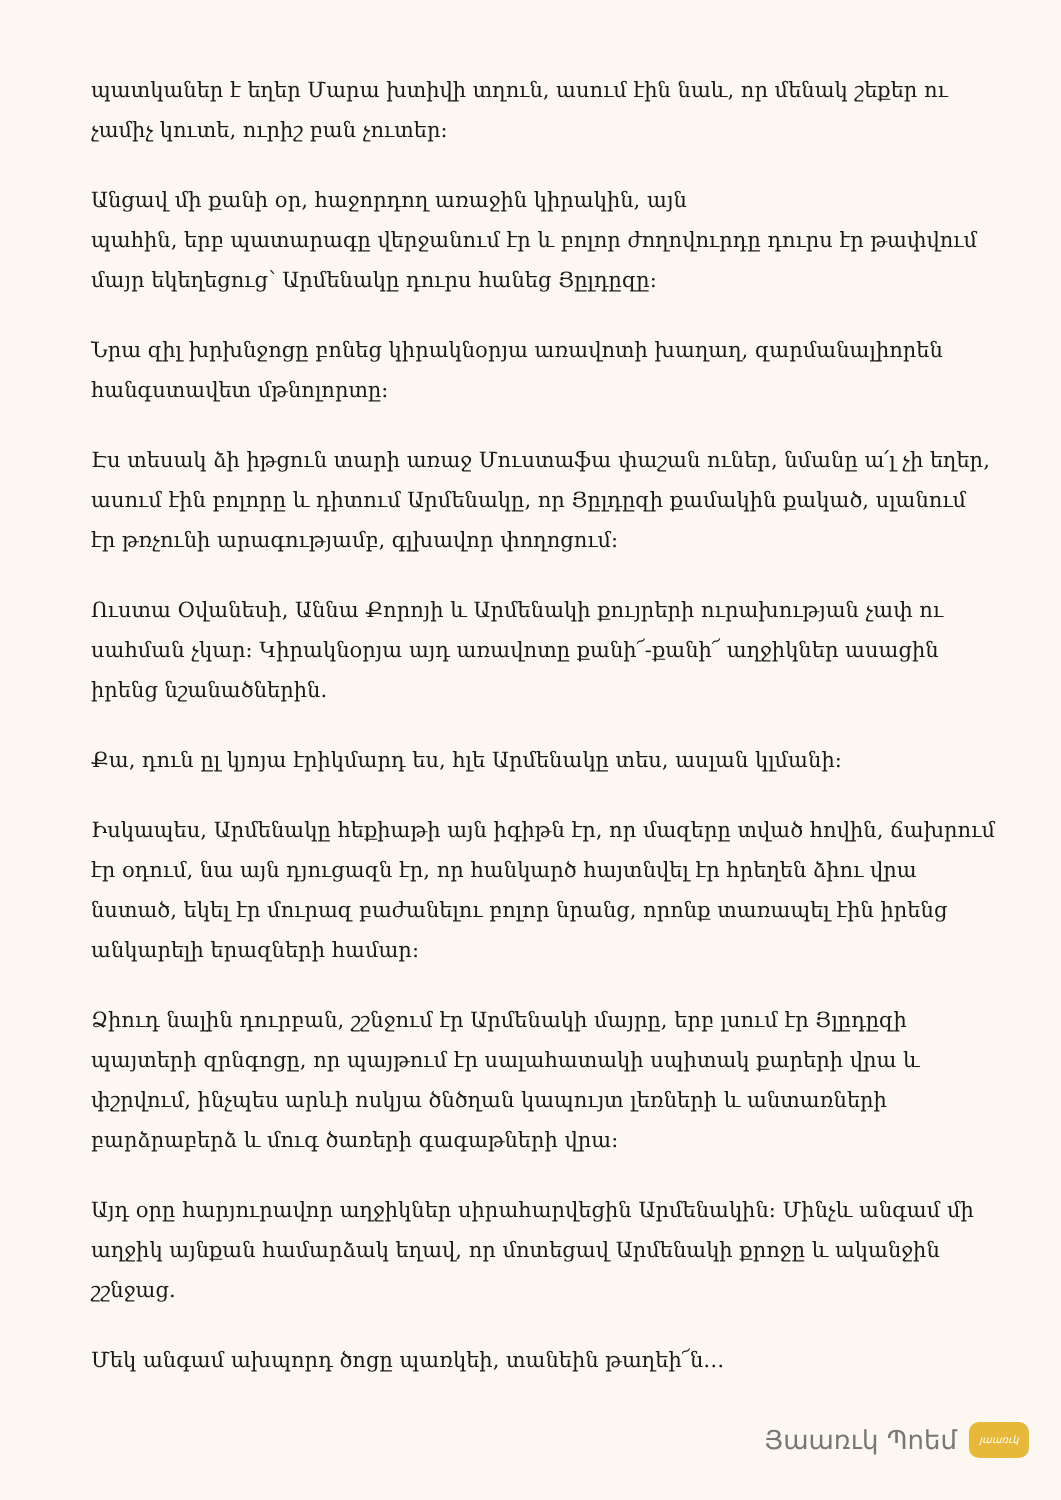պատկաներ է եղեր Մարա խտիվի տղուն, ասում էին նաև, որ մենակ շեքեր ու չամիչ կուտե, ուրիշ բան չուտեր:
Անցավ մի քանի օր, հաջորդող առաջին կիրակին, այն
պահին, երբ պատարագը վերջանում էր և բոլոր ժողովուրդը դուրս էր թափվում մայր եկեղեցուց՝ Արմենակը դուրս հանեց Յըլդըզը:
Նրա զիլ խրխնջոցը բոնեց կիրակնօրյա առավոտի խաղաղ, զարմանալիորեն հանգստավետ մթնոլորտը:
Էս տեսակ ձի իթցուն տարի առաջ Մուստաֆա փաշան ուներ, նմանը ա՛լ չի եղեր, ասում էին բոլորը և դիտում Արմենակը, որ Յըլդըզի քամակին քակած, սլանում էր թռչունի արագությամբ, գլխավոր փողոցում:
Ուստա Օվանեսի, Աննա Քորոյի և Արմենակի քույրերի ուրախության չափ ու սահման չկար: Կիրակնօրյա այդ առավոտը քանի՜-քանի՜ աղջիկներ ասացին իրենց նշանածներին.
Քա, դուն ըլ կյոյա էրիկմարդ ես, հլե Արմենակը տես, ասլան կլմանի:
Իսկապես, Արմենակը հեքիաթի այն իգիթն էր, որ մազերը տված հովին, ճախրում էր օդում, նա այն դյուցազն էր, որ հանկարծ հայտնվել էր հրեղեն ձիու վրա նստած, եկել էր մուրազ բաժանելու բոլոր նրանց, որոնք տառապել էին իրենց անկարելի երազների համար:
Ձիուդ նալին դուրբան, շշնջում էր Արմենակի մայրը, երբ լսում էր Յլըդըզի պայտերի զրնգոցը, որ պայթում էր սալահատակի սպիտակ քարերի վրա և փշրվում, ինչպես արևի ոսկյա ծնծղան կապույտ լեռների և անտառների բարձրաբերձ և մուգ ծառերի գագաթների վրա:
Այդ օրը հարյուրավոր աղջիկներ սիրահարվեցին Արմենակին: Մինչև անգամ մի աղջիկ այնքան համարձակ եղավ, որ մոտեցավ Արմենակի քրոջը և ականջին շշնջաց.
Մեկ անգամ ախպորդ ծոցը պառկեի, տանեին թաղեի՜ն…
Յաառւկ Պոեմ
յաառւկ